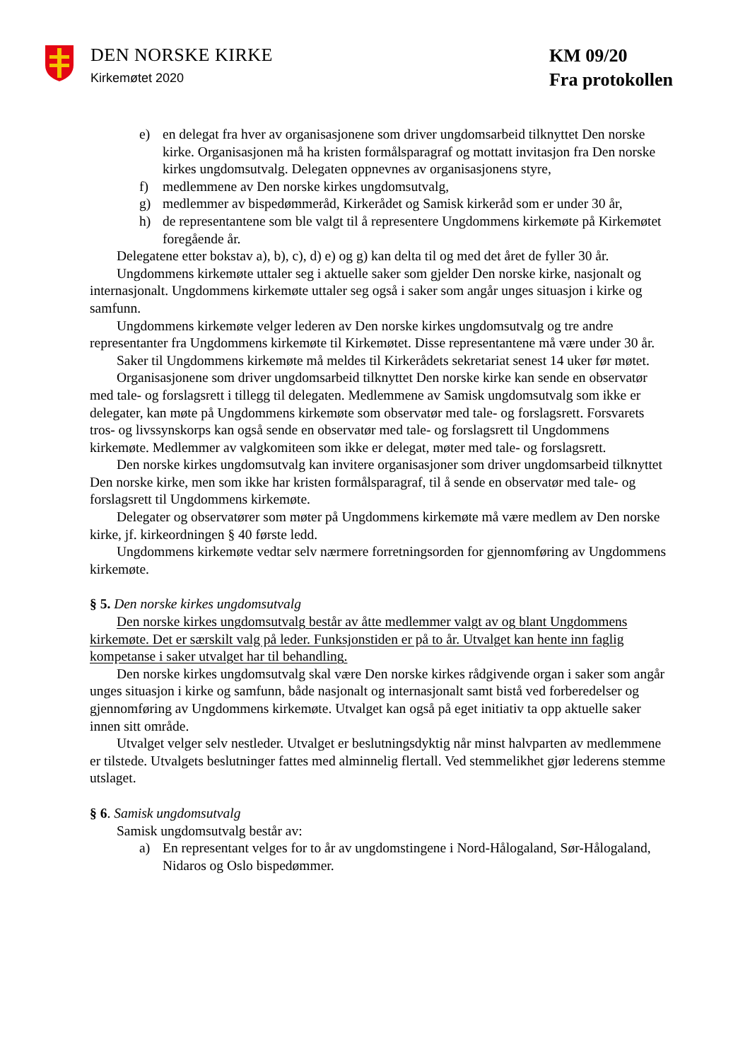DEN NORSKE KIRKE
Kirkemøtet 2020
KM 09/20
Fra protokollen
e) en delegat fra hver av organisasjonene som driver ungdomsarbeid tilknyttet Den norske kirke. Organisasjonen må ha kristen formålsparagraf og mottatt invitasjon fra Den norske kirkes ungdomsutvalg. Delegaten oppnevnes av organisasjonens styre,
f) medlemmene av Den norske kirkes ungdomsutvalg,
g) medlemmer av bispedømmeråd, Kirkerådet og Samisk kirkeråd som er under 30 år,
h) de representantene som ble valgt til å representere Ungdommens kirkemøte på Kirkemøtet foregående år.
Delegatene etter bokstav a), b), c), d) e) og g) kan delta til og med det året de fyller 30 år.
Ungdommens kirkemøte uttaler seg i aktuelle saker som gjelder Den norske kirke, nasjonalt og internasjonalt. Ungdommens kirkemøte uttaler seg også i saker som angår unges situasjon i kirke og samfunn.
Ungdommens kirkemøte velger lederen av Den norske kirkes ungdomsutvalg og tre andre representanter fra Ungdommens kirkemøte til Kirkemøtet. Disse representantene må være under 30 år.
Saker til Ungdommens kirkemøte må meldes til Kirkerådets sekretariat senest 14 uker før møtet.
Organisasjonene som driver ungdomsarbeid tilknyttet Den norske kirke kan sende en observatør med tale- og forslagsrett i tillegg til delegaten. Medlemmene av Samisk ungdomsutvalg som ikke er delegater, kan møte på Ungdommens kirkemøte som observatør med tale- og forslagsrett. Forsvarets tros- og livssynskorps kan også sende en observatør med tale- og forslagsrett til Ungdommens kirkemøte. Medlemmer av valgkomiteen som ikke er delegat, møter med tale- og forslagsrett.
Den norske kirkes ungdomsutvalg kan invitere organisasjoner som driver ungdomsarbeid tilknyttet Den norske kirke, men som ikke har kristen formålsparagraf, til å sende en observatør med tale- og forslagsrett til Ungdommens kirkemøte.
Delegater og observatører som møter på Ungdommens kirkemøte må være medlem av Den norske kirke, jf. kirkeordningen § 40 første ledd.
Ungdommens kirkemøte vedtar selv nærmere forretningsorden for gjennomføring av Ungdommens kirkemøte.
§ 5. Den norske kirkes ungdomsutvalg
Den norske kirkes ungdomsutvalg består av åtte medlemmer valgt av og blant Ungdommens kirkemøte. Det er særskilt valg på leder. Funksjonstiden er på to år. Utvalget kan hente inn faglig kompetanse i saker utvalget har til behandling.
Den norske kirkes ungdomsutvalg skal være Den norske kirkes rådgivende organ i saker som angår unges situasjon i kirke og samfunn, både nasjonalt og internasjonalt samt bistå ved forberedelser og gjennomføring av Ungdommens kirkemøte. Utvalget kan også på eget initiativ ta opp aktuelle saker innen sitt område.
Utvalget velger selv nestleder. Utvalget er beslutningsdyktig når minst halvparten av medlemmene er tilstede. Utvalgets beslutninger fattes med alminnelig flertall. Ved stemmelikhet gjør lederens stemme utslaget.
§ 6. Samisk ungdomsutvalg
Samisk ungdomsutvalg består av:
a) En representant velges for to år av ungdomstingene i Nord-Hålogaland, Sør-Hålogaland, Nidaros og Oslo bispedømmer.